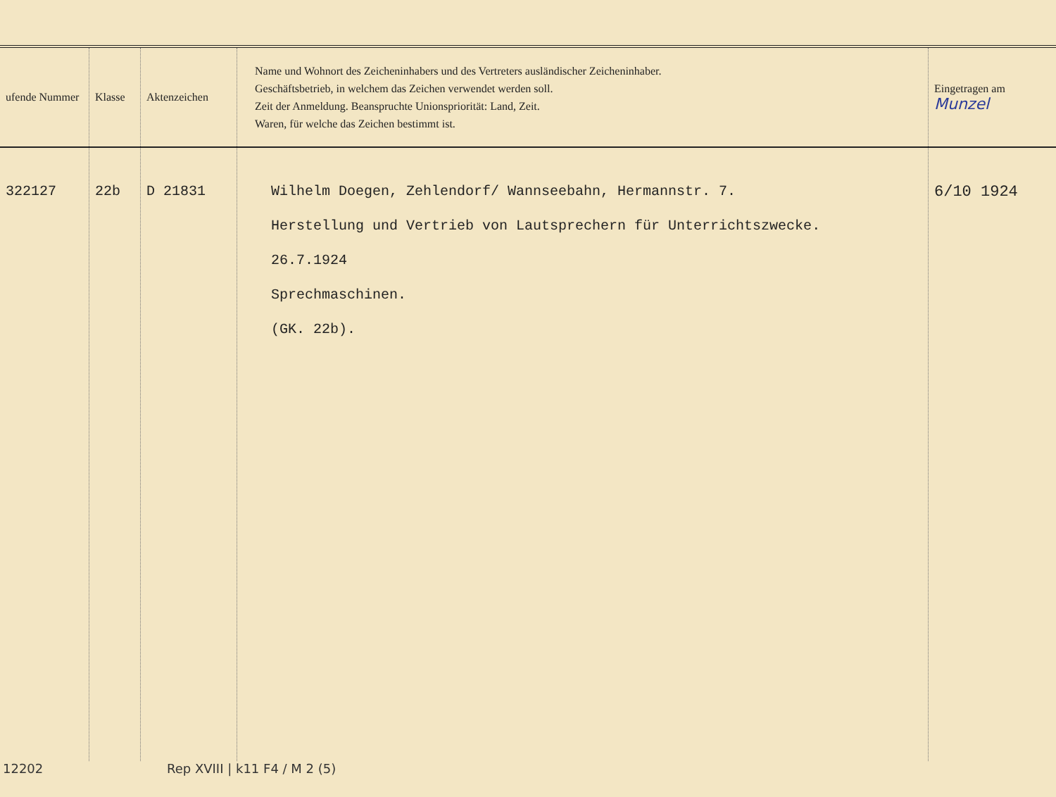| ufende Nummer | Klasse | Aktenzeichen | Name und Wohnort des Zeicheninhabers und des Vertreters ausländischer Zeicheninhaber. Geschäftsbetrieb, in welchem das Zeichen verwendet werden soll. Zeit der Anmeldung. Beanspruchte Unionspriorität: Land, Zeit. Waren, für welche das Zeichen bestimmt ist. | Eingetragen am Munzel |
| --- | --- | --- | --- | --- |
| 322127 | 22b | D 21831 | Wilhelm Doegen, Zehlendorf/ Wannseebahn, Hermannstr. 7. Herstellung und Vertrieb von Lautsprechern für Unterrichtszwecke. 26.7.1924 Sprechmaschinen. (GK. 22b). | 6/10 1924 |
12202 Rep XVIII | k11 F4 / M 2 (5)